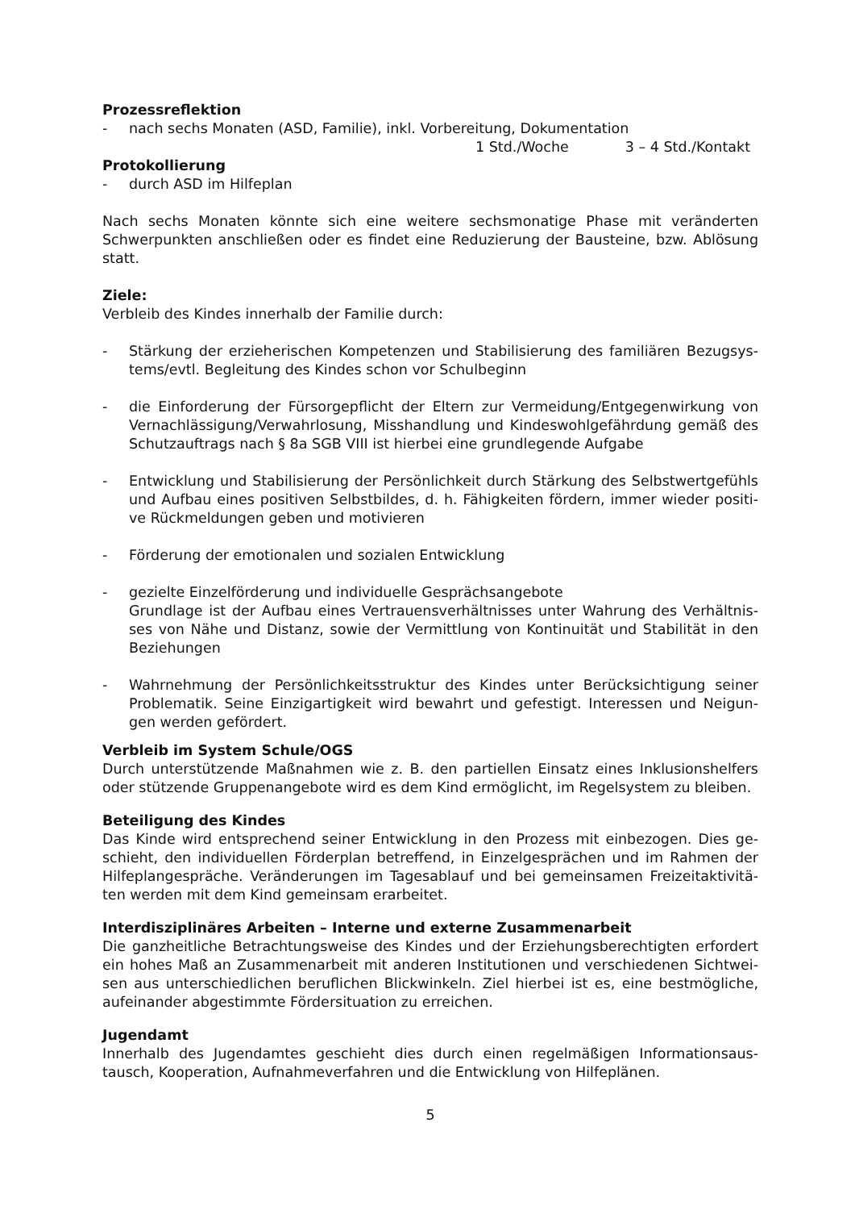Prozessreflektion
- nach sechs Monaten (ASD, Familie), inkl. Vorbereitung, Dokumentation
1 Std./Woche 3 – 4 Std./Kontakt
Protokollierung
- durch ASD im Hilfeplan
Nach sechs Monaten könnte sich eine weitere sechsmonatige Phase mit veränderten Schwerpunkten anschließen oder es findet eine Reduzierung der Bausteine, bzw. Ablösung statt.
Ziele:
Verbleib des Kindes innerhalb der Familie durch:
- Stärkung der erzieherischen Kompetenzen und Stabilisierung des familiären Bezugsys-tems/evtl. Begleitung des Kindes schon vor Schulbeginn
- die Einforderung der Fürsorgepflicht der Eltern zur Vermeidung/Entgegenwirkung von Vernachlässigung/Verwahrlosung, Misshandlung und Kindeswohlgefährdung gemäß des Schutzauftrags nach § 8a SGB VIII ist hierbei eine grundlegende Aufgabe
- Entwicklung und Stabilisierung der Persönlichkeit durch Stärkung des Selbstwertgefühls und Aufbau eines positiven Selbstbildes, d. h. Fähigkeiten fördern, immer wieder positi-ve Rückmeldungen geben und motivieren
- Förderung der emotionalen und sozialen Entwicklung
- gezielte Einzelförderung und individuelle Gesprächsangebote
Grundlage ist der Aufbau eines Vertrauensverhältnisses unter Wahrung des Verhältnis-ses von Nähe und Distanz, sowie der Vermittlung von Kontinuität und Stabilität in den Beziehungen
- Wahrnehmung der Persönlichkeitsstruktur des Kindes unter Berücksichtigung seiner Problematik. Seine Einzigartigkeit wird bewahrt und gefestigt. Interessen und Neigun-gen werden gefördert.
Verbleib im System Schule/OGS
Durch unterstützende Maßnahmen wie z. B. den partiellen Einsatz eines Inklusionshelfers oder stützende Gruppenangebote wird es dem Kind ermöglicht, im Regelsystem zu bleiben.
Beteiligung des Kindes
Das Kinde wird entsprechend seiner Entwicklung in den Prozess mit einbezogen. Dies ge-schieht, den individuellen Förderplan betreffend, in Einzelgesprächen und im Rahmen der Hilfeplangespräche. Veränderungen im Tagesablauf und bei gemeinsamen Freizeitaktivitä-ten werden mit dem Kind gemeinsam erarbeitet.
Interdisziplinäres Arbeiten – Interne und externe Zusammenarbeit
Die ganzheitliche Betrachtungsweise des Kindes und der Erziehungsberechtigten erfordert ein hohes Maß an Zusammenarbeit mit anderen Institutionen und verschiedenen Sichtwei-sen aus unterschiedlichen beruflichen Blickwinkeln. Ziel hierbei ist es, eine bestmögliche, aufeinander abgestimmte Fördersituation zu erreichen.
Jugendamt
Innerhalb des Jugendamtes geschieht dies durch einen regelmäßigen Informationsaus-tausch, Kooperation, Aufnahmeverfahren und die Entwicklung von Hilfeplänen.
5